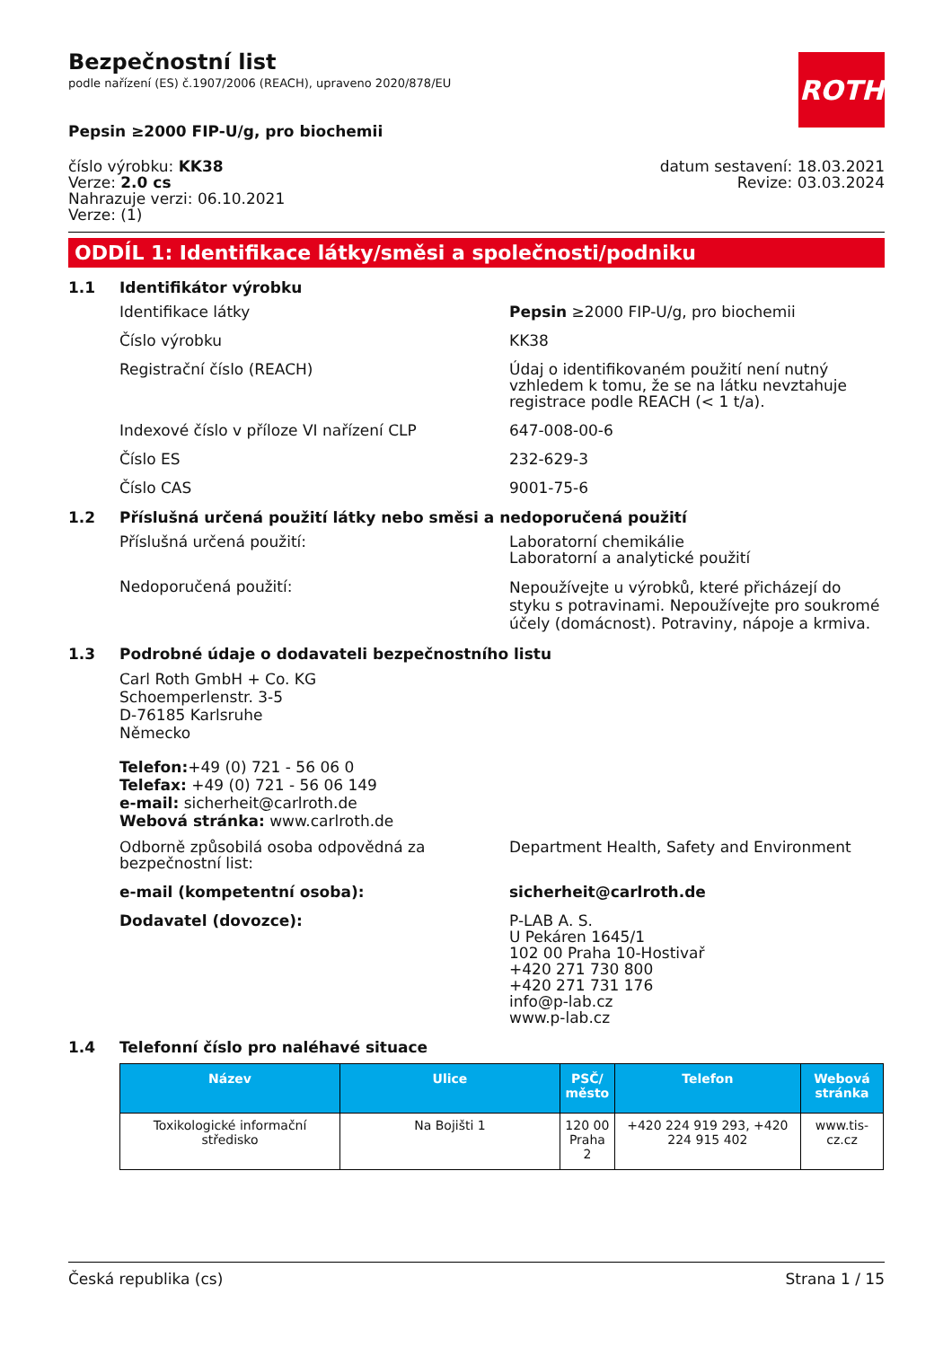ROTH
Bezpečnostní list
podle nařízení (ES) č.1907/2006 (REACH), upraveno 2020/878/EU
Pepsin ≥2000 FIP-U/g, pro biochemii
číslo výrobku: KK38
Verze: 2.0 cs
Nahrazuje verzi: 06.10.2021
Verze: (1)
datum sestavení: 18.03.2021
Revize: 03.03.2024
ODDÍL 1: Identifikace látky/směsi a společnosti/podniku
1.1 Identifikátor výrobku
Identifikace látky Pepsin ≥2000 FIP-U/g, pro biochemii
Číslo výrobku KK38
Registrační číslo (REACH) Údaj o identifikovaném použití není nutný vzhledem k tomu, že se na látku nevztahuje registrace podle REACH (< 1 t/a).
Indexové číslo v příloze VI nařízení CLP 647-008-00-6
Číslo ES 232-629-3
Číslo CAS 9001-75-6
1.2 Příslušná určená použití látky nebo směsi a nedoporučená použití
Příslušná určená použití: Laboratorní chemikálie
Laboratorní a analytické použití
Nedoporučená použití:
Nepoužívejte u výrobků, které přicházejí do styku s potravinami. Nepoužívejte pro soukromé účely (domácnost). Potraviny, nápoje a krmiva.
1.3 Podrobné údaje o dodavateli bezpečnostního listu
Carl Roth GmbH + Co. KG
Schoemperlenstr. 3-5
D-76185 Karlsruhe
Německo
Telefon:+49 (0) 721 - 56 06 0
Telefax: +49 (0) 721 - 56 06 149
e-mail: sicherheit@carlroth.de
Webová stránka: www.carlroth.de
Odborně způsobilá osoba odpovědná za bezpečnostní list:
Department Health, Safety and Environment
e-mail (kompetentní osoba): sicherheit@carlroth.de
Dodavatel (dovozce): P-LAB A. S.
U Pekáren 1645/1
102 00 Praha 10-Hostivař
+420 271 730 800
+420 271 731 176
info@p-lab.cz
www.p-lab.cz
1.4 Telefonní číslo pro naléhavé situace
| Název | Ulice | PSČ/ město | Telefon | Webová stránka |
| --- | --- | --- | --- | --- |
| Toxikologické informační středisko | Na Bojišti 1 | 120 00 Praha 2 | +420 224 919 293, +420 224 915 402 | www.tis-cz.cz |
Česká republika (cs) Strana 1 / 15